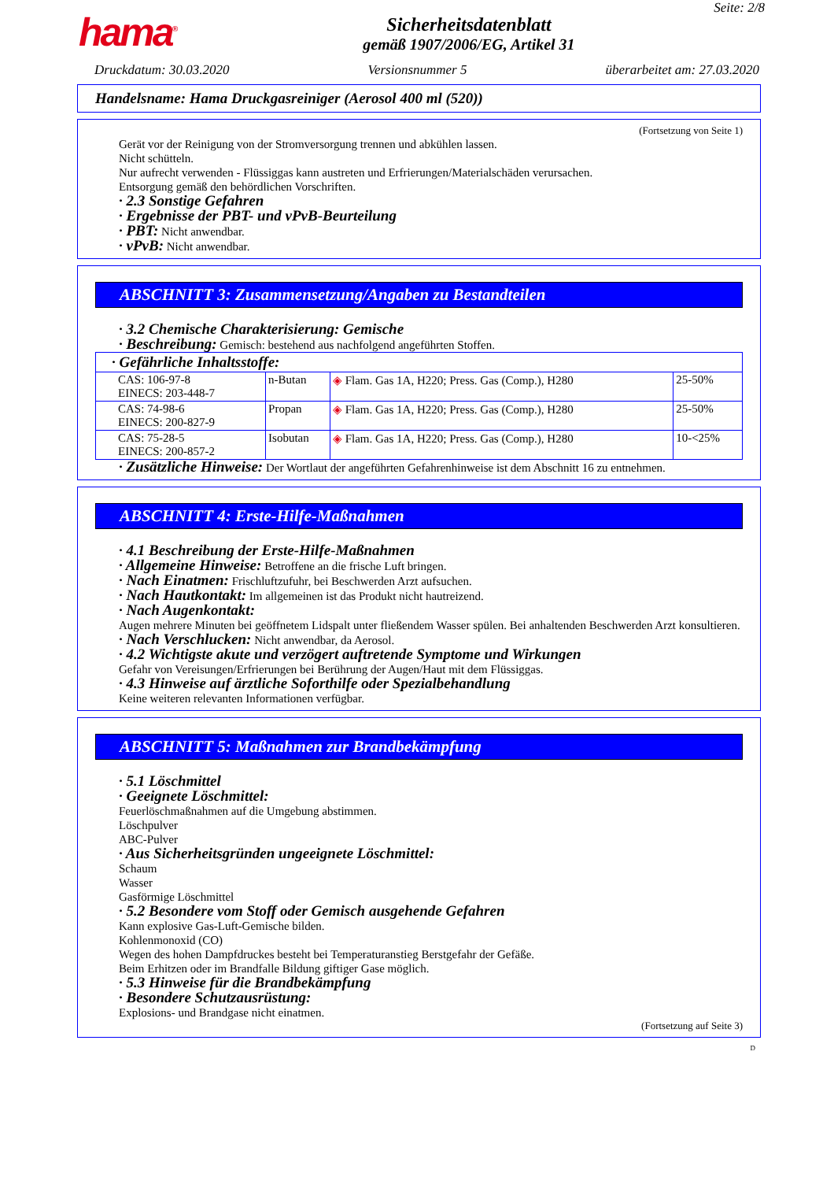hama<sup>®</sup>
Sicherheitsdatenblatt
gemäß 1907/2006/EG, Artikel 31
Seite: 2/8
Druckdatum: 30.03.2020 Versionsnummer 5 überarbeitet am: 27.03.2020
Handelsname: Hama Druckgasreiniger (Aerosol 400 ml (520))
(Fortsetzung von Seite 1)
Gerät vor der Reinigung von der Stromversorgung trennen und abkühlen lassen.
Nicht schütteln.
Nur aufrecht verwenden - Flüssiggas kann austreten und Erfrierungen/Materialschäden verursachen.
Entsorgung gemäß den behördlichen Vorschriften.
· 2.3 Sonstige Gefahren
· Ergebnisse der PBT- und vPvB-Beurteilung
· PBT: Nicht anwendbar.
· vPvB: Nicht anwendbar.
ABSCHNITT 3: Zusammensetzung/Angaben zu Bestandteilen
· 3.2 Chemische Charakterisierung: Gemische
· Beschreibung: Gemisch: bestehend aus nachfolgend angeführten Stoffen.
| · Gefährliche Inhaltsstoffe: | | | |
| --- | --- | --- | --- |
| CAS: 106-97-8 EINECS: 203-448-7 | n-Butan | ◈ Flam. Gas 1A, H220; Press. Gas (Comp.), H280 | 25-50% |
| CAS: 74-98-6 EINECS: 200-827-9 | Propan | ◈ Flam. Gas 1A, H220; Press. Gas (Comp.), H280 | 25-50% |
| CAS: 75-28-5 EINECS: 200-857-2 | Isobutan | ◈ Flam. Gas 1A, H220; Press. Gas (Comp.), H280 | 10-<25% |
· Zusätzliche Hinweise: Der Wortlaut der angeführten Gefahrenhinweise ist dem Abschnitt 16 zu entnehmen.
ABSCHNITT 4: Erste-Hilfe-Maßnahmen
· 4.1 Beschreibung der Erste-Hilfe-Maßnahmen
· Allgemeine Hinweise: Betroffene an die frische Luft bringen.
· Nach Einatmen: Frischluftzufuhr, bei Beschwerden Arzt aufsuchen.
· Nach Hautkontakt: Im allgemeinen ist das Produkt nicht hautreizend.
· Nach Augenkontakt:
Augen mehrere Minuten bei geöffnetem Lidspalt unter fließendem Wasser spülen. Bei anhaltenden Beschwerden Arzt konsultieren.
· Nach Verschlucken: Nicht anwendbar, da Aerosol.
· 4.2 Wichtigste akute und verzögert auftretende Symptome und Wirkungen
Gefahr von Vereisungen/Erfrierungen bei Berührung der Augen/Haut mit dem Flüssiggas.
· 4.3 Hinweise auf ärztliche Soforthilfe oder Spezialbehandlung
Keine weiteren relevanten Informationen verfügbar.
ABSCHNITT 5: Maßnahmen zur Brandbekämpfung
· 5.1 Löschmittel
· Geeignete Löschmittel:
Feuerlöschmaßnahmen auf die Umgebung abstimmen.
Löschpulver
ABC-Pulver
· Aus Sicherheitsgründen ungeeignete Löschmittel:
Schaum
Wasser
Gasförmige Löschmittel
· 5.2 Besondere vom Stoff oder Gemisch ausgehende Gefahren
Kann explosive Gas-Luft-Gemische bilden.
Kohlenmonoxid (CO)
Wegen des hohen Dampfdruckes besteht bei Temperaturanstieg Berstgefahr der Gefäße.
Beim Erhitzen oder im Brandfalle Bildung giftiger Gase möglich.
· 5.3 Hinweise für die Brandbekämpfung
· Besondere Schutzausrüstung:
Explosions- und Brandgase nicht einatmen.
(Fortsetzung auf Seite 3)
D